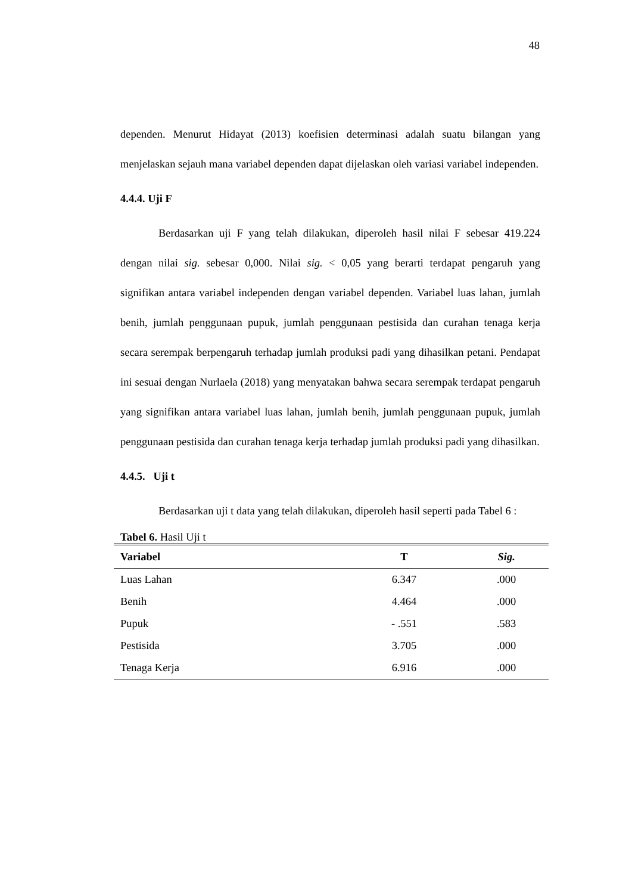48
dependen. Menurut Hidayat (2013) koefisien determinasi adalah suatu bilangan yang menjelaskan sejauh mana variabel dependen dapat dijelaskan oleh variasi variabel independen.
4.4.4. Uji F
Berdasarkan uji F yang telah dilakukan, diperoleh hasil nilai F sebesar 419.224 dengan nilai sig. sebesar 0,000. Nilai sig. < 0,05 yang berarti terdapat pengaruh yang signifikan antara variabel independen dengan variabel dependen. Variabel luas lahan, jumlah benih, jumlah penggunaan pupuk, jumlah penggunaan pestisida dan curahan tenaga kerja secara serempak berpengaruh terhadap jumlah produksi padi yang dihasilkan petani. Pendapat ini sesuai dengan Nurlaela (2018) yang menyatakan bahwa secara serempak terdapat pengaruh yang signifikan antara variabel luas lahan, jumlah benih, jumlah penggunaan pupuk, jumlah penggunaan pestisida dan curahan tenaga kerja terhadap jumlah produksi padi yang dihasilkan.
4.4.5. Uji t
Berdasarkan uji t data yang telah dilakukan, diperoleh hasil seperti pada Tabel 6 :
Tabel 6. Hasil Uji t
| Variabel | T | Sig. |
| --- | --- | --- |
| Luas Lahan | 6.347 | .000 |
| Benih | 4.464 | .000 |
| Pupuk | - .551 | .583 |
| Pestisida | 3.705 | .000 |
| Tenaga Kerja | 6.916 | .000 |